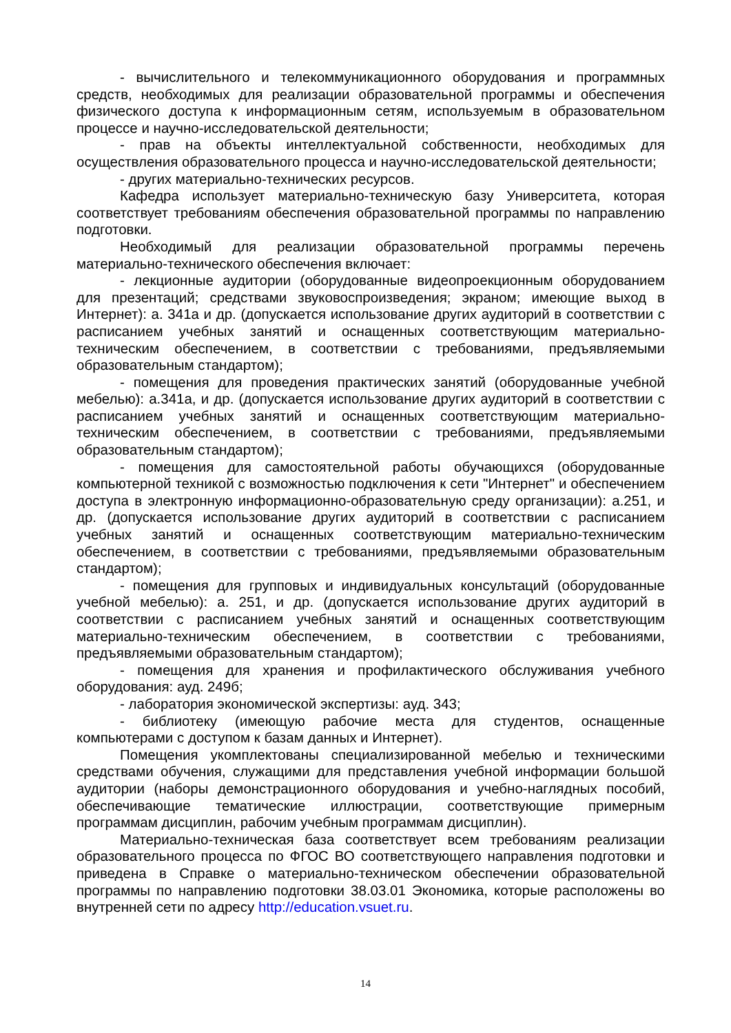- вычислительного и телекоммуникационного оборудования и программных средств, необходимых для реализации образовательной программы и обеспечения физического доступа к информационным сетям, используемым в образовательном процессе и научно-исследовательской деятельности;
- прав на объекты интеллектуальной собственности, необходимых для осуществления образовательного процесса и научно-исследовательской деятельности;
- других материально-технических ресурсов.
Кафедра использует материально-техническую базу Университета, которая соответствует требованиям обеспечения образовательной программы по направлению подготовки.
Необходимый для реализации образовательной программы перечень материально-технического обеспечения включает:
- лекционные аудитории (оборудованные видеопроекционным оборудованием для презентаций; средствами звуковоспроизведения; экраном; имеющие выход в Интернет): а. 341а и др. (допускается использование других аудиторий в соответствии с расписанием учебных занятий и оснащенных соответствующим материально-техническим обеспечением, в соответствии с требованиями, предъявляемыми образовательным стандартом);
- помещения для проведения практических занятий (оборудованные учебной мебелью): а.341а, и др. (допускается использование других аудиторий в соответствии с расписанием учебных занятий и оснащенных соответствующим материально-техническим обеспечением, в соответствии с требованиями, предъявляемыми образовательным стандартом);
- помещения для самостоятельной работы обучающихся (оборудованные компьютерной техникой с возможностью подключения к сети "Интернет" и обеспечением доступа в электронную информационно-образовательную среду организации): а.251, и др. (допускается использование других аудиторий в соответствии с расписанием учебных занятий и оснащенных соответствующим материально-техническим обеспечением, в соответствии с требованиями, предъявляемыми образовательным стандартом);
- помещения для групповых и индивидуальных консультаций (оборудованные учебной мебелью): а. 251, и др. (допускается использование других аудиторий в соответствии с расписанием учебных занятий и оснащенных соответствующим материально-техническим обеспечением, в соответствии с требованиями, предъявляемыми образовательным стандартом);
- помещения для хранения и профилактического обслуживания учебного оборудования: ауд. 249б;
- лаборатория экономической экспертизы: ауд. 343;
- библиотеку (имеющую рабочие места для студентов, оснащенные компьютерами с доступом к базам данных и Интернет).
Помещения укомплектованы специализированной мебелью и техническими средствами обучения, служащими для представления учебной информации большой аудитории (наборы демонстрационного оборудования и учебно-наглядных пособий, обеспечивающие тематические иллюстрации, соответствующие примерным программам дисциплин, рабочим учебным программам дисциплин).
Материально-техническая база соответствует всем требованиям реализации образовательного процесса по ФГОС ВО соответствующего направления подготовки и приведена в Справке о материально-техническом обеспечении образовательной программы по направлению подготовки 38.03.01 Экономика, которые расположены во внутренней сети по адресу http://education.vsuet.ru.
14